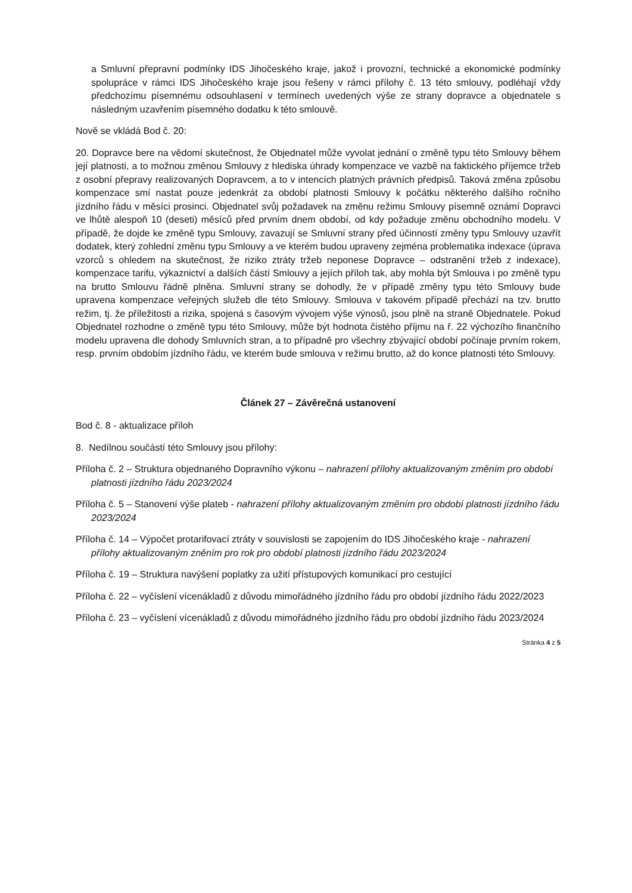a Smluvní přepravní podmínky IDS Jihočeského kraje, jakož i provozní, technické a ekonomické podmínky spolupráce v rámci IDS Jihočeského kraje jsou řešeny v rámci přílohy č. 13 této smlouvy, podléhají vždy předchozímu písemnému odsouhlasení v termínech uvedených výše ze strany dopravce a objednatele s následným uzavřením písemného dodatku k této smlouvě.
Nově se vkládá Bod č. 20:
20. Dopravce bere na vědomí skutečnost, že Objednatel může vyvolat jednání o změně typu této Smlouvy během její platnosti, a to možnou změnou Smlouvy z hlediska úhrady kompenzace ve vazbě na faktického příjemce tržeb z osobní přepravy realizovaných Dopravcem, a to v intencích platných právních předpisů. Taková změna způsobu kompenzace smí nastat pouze jedenkrát za období platnosti Smlouvy k počátku některého dalšího ročního jízdního řádu v měsíci prosinci. Objednatel svůj požadavek na změnu režimu Smlouvy písemně oznámí Dopravci ve lhůtě alespoň 10 (deseti) měsíců před prvním dnem období, od kdy požaduje změnu obchodního modelu. V případě, že dojde ke změně typu Smlouvy, zavazují se Smluvní strany před účinností změny typu Smlouvy uzavřít dodatek, který zohlední změnu typu Smlouvy a ve kterém budou upraveny zejména problematika indexace (úprava vzorců s ohledem na skutečnost, že riziko ztráty tržeb neponese Dopravce – odstranění tržeb z indexace), kompenzace tarifu, výkaznictví a dalších částí Smlouvy a jejích příloh tak, aby mohla být Smlouva i po změně typu na brutto Smlouvu řádně plněna. Smluvní strany se dohodly, že v případě změny typu této Smlouvy bude upravena kompenzace veřejných služeb dle této Smlouvy. Smlouva v takovém případě přechází na tzv. brutto režim, tj. že příležitosti a rizika, spojená s časovým vývojem výše výnosů, jsou plně na straně Objednatele. Pokud Objednatel rozhodne o změně typu této Smlouvy, může být hodnota čistého příjmu na ř. 22 výchozího finančního modelu upravena dle dohody Smluvních stran, a to případně pro všechny zbývající období počínaje prvním rokem, resp. prvním obdobím jízdního řádu, ve kterém bude smlouva v režimu brutto, až do konce platnosti této Smlouvy.
Článek 27 – Závěrečná ustanovení
Bod č. 8 - aktualizace příloh
8. Nedílnou součástí této Smlouvy jsou přílohy:
Příloha č. 2 – Struktura objednaného Dopravního výkonu – nahrazení přílohy aktualizovaným změním pro období platnosti jízdního řádu 2023/2024
Příloha č. 5 – Stanovení výše plateb - nahrazení přílohy aktualizovaným změním pro období platnosti jízdního řádu 2023/2024
Příloha č. 14 – Výpočet protarifovací ztráty v souvislosti se zapojením do IDS Jihočeského kraje - nahrazení přílohy aktualizovaným zněním pro rok pro období platnosti jízdního řádu 2023/2024
Příloha č. 19 – Struktura navýšení poplatky za užití přístupových komunikací pro cestující
Příloha č. 22 – vyčíslení vícenákladů z důvodu mimořádného jízdního řádu pro období jízdního řádu 2022/2023
Příloha č. 23 – vyčíslení vícenákladů z důvodu mimořádného jízdního řádu pro období jízdního řádu 2023/2024
Stránka 4 z 5